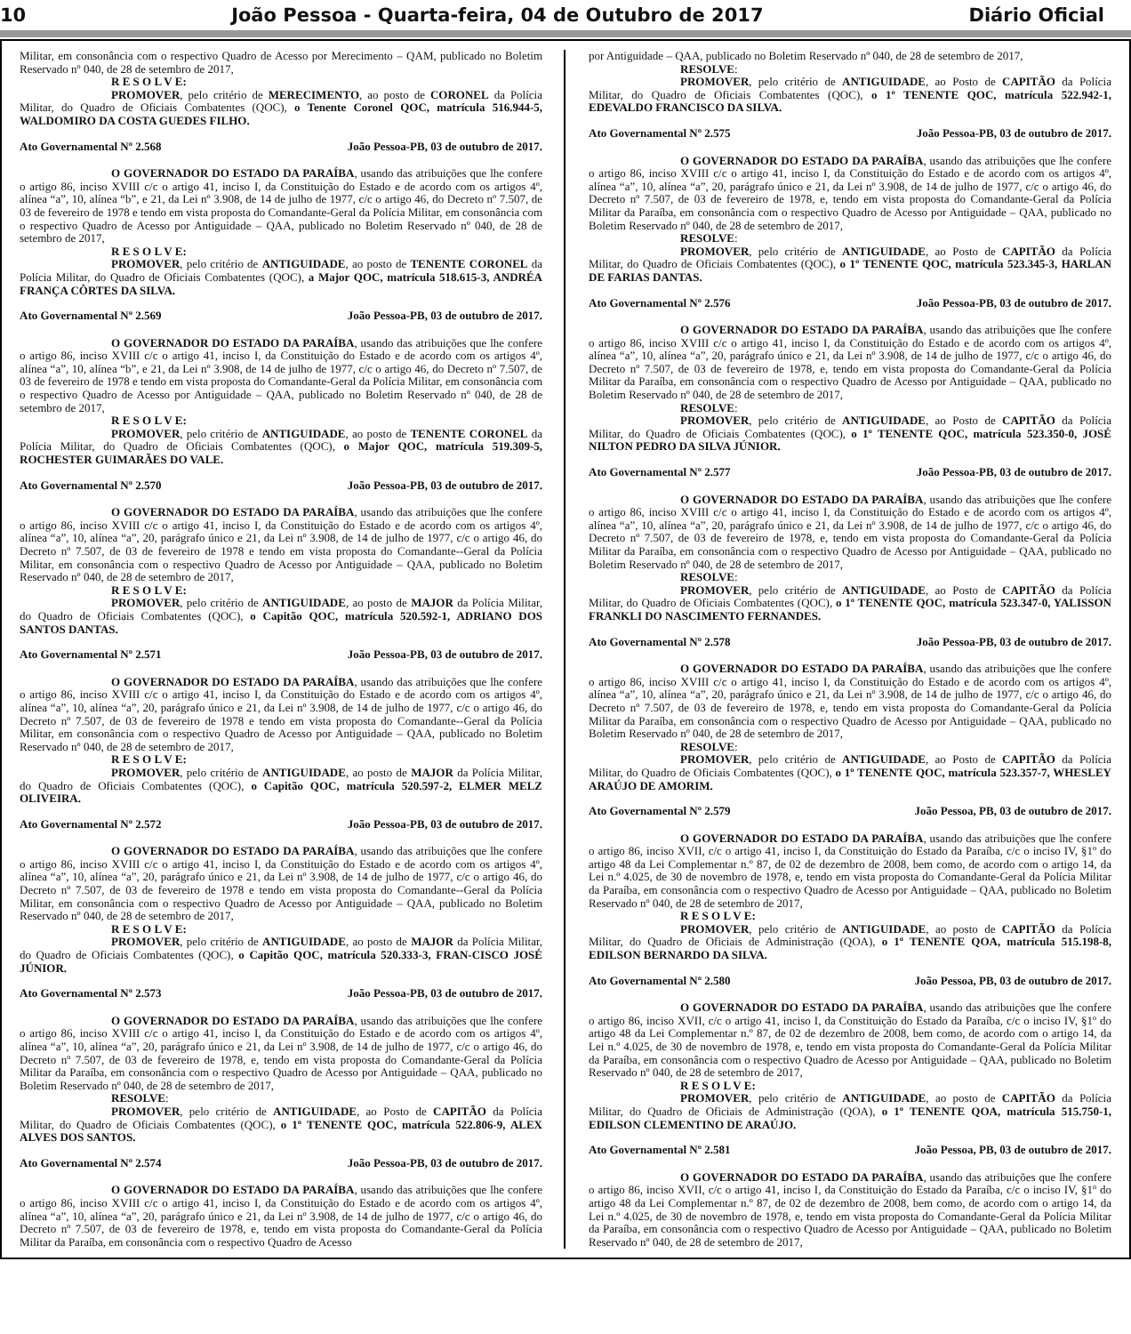10 João Pessoa - Quarta-feira, 04 de Outubro de 2017 Diário Oficial
Militar, em consonância com o respectivo Quadro de Acesso por Merecimento – QAM, publicado no Boletim Reservado nº 040, de 28 de setembro de 2017,
R E S O L V E:
PROMOVER, pelo critério de MERECIMENTO, ao posto de CORONEL da Polícia Militar, do Quadro de Oficiais Combatentes (QOC), o Tenente Coronel QOC, matrícula 516.944-5, WALDOMIRO DA COSTA GUEDES FILHO.
Ato Governamental Nº 2.568 João Pessoa-PB, 03 de outubro de 2017.
O GOVERNADOR DO ESTADO DA PARAÍBA, usando das atribuições que lhe confere o artigo 86, inciso XVIII c/c o artigo 41, inciso I, da Constituição do Estado e de acordo com os artigos 4º, alínea “a”, 10, alínea “b”, e 21, da Lei nº 3.908, de 14 de julho de 1977, c/c o artigo 46, do Decreto nº 7.507, de 03 de fevereiro de 1978 e tendo em vista proposta do Comandante-Geral da Polícia Militar, em consonância com o respectivo Quadro de Acesso por Antiguidade – QAA, publicado no Boletim Reservado nº 040, de 28 de setembro de 2017,
R E S O L V E:
PROMOVER, pelo critério de ANTIGUIDADE, ao posto de TENENTE CORONEL da Polícia Militar, do Quadro de Oficiais Combatentes (QOC), a Major QOC, matrícula 518.615-3, ANDRÉA FRANÇA CÔRTES DA SILVA.
Ato Governamental Nº 2.569 João Pessoa-PB, 03 de outubro de 2017.
O GOVERNADOR DO ESTADO DA PARAÍBA, usando das atribuições que lhe confere o artigo 86, inciso XVIII c/c o artigo 41, inciso I, da Constituição do Estado e de acordo com os artigos 4º, alínea “a”, 10, alínea “b”, e 21, da Lei nº 3.908, de 14 de julho de 1977, c/c o artigo 46, do Decreto nº 7.507, de 03 de fevereiro de 1978 e tendo em vista proposta do Comandante-Geral da Polícia Militar, em consonância com o respectivo Quadro de Acesso por Antiguidade – QAA, publicado no Boletim Reservado nº 040, de 28 de setembro de 2017,
R E S O L V E:
PROMOVER, pelo critério de ANTIGUIDADE, ao posto de TENENTE CORONEL da Polícia Militar, do Quadro de Oficiais Combatentes (QOC), o Major QOC, matrícula 519.309-5, ROCHESTER GUIMARÃES DO VALE.
Ato Governamental Nº 2.570 João Pessoa-PB, 03 de outubro de 2017.
O GOVERNADOR DO ESTADO DA PARAÍBA, usando das atribuições que lhe confere o artigo 86, inciso XVIII c/c o artigo 41, inciso I, da Constituição do Estado e de acordo com os artigos 4º, alínea “a”, 10, alínea “a”, 20, parágrafo único e 21, da Lei nº 3.908, de 14 de julho de 1977, c/c o artigo 46, do Decreto nº 7.507, de 03 de fevereiro de 1978 e tendo em vista proposta do Comandante--Geral da Polícia Militar, em consonância com o respectivo Quadro de Acesso por Antiguidade – QAA, publicado no Boletim Reservado nº 040, de 28 de setembro de 2017,
R E S O L V E:
PROMOVER, pelo critério de ANTIGUIDADE, ao posto de MAJOR da Polícia Militar, do Quadro de Oficiais Combatentes (QOC), o Capitão QOC, matrícula 520.592-1, ADRIANO DOS SANTOS DANTAS.
Ato Governamental Nº 2.571 João Pessoa-PB, 03 de outubro de 2017.
O GOVERNADOR DO ESTADO DA PARAÍBA, usando das atribuições que lhe confere o artigo 86, inciso XVIII c/c o artigo 41, inciso I, da Constituição do Estado e de acordo com os artigos 4º, alínea “a”, 10, alínea “a”, 20, parágrafo único e 21, da Lei nº 3.908, de 14 de julho de 1977, c/c o artigo 46, do Decreto nº 7.507, de 03 de fevereiro de 1978 e tendo em vista proposta do Comandante--Geral da Polícia Militar, em consonância com o respectivo Quadro de Acesso por Antiguidade – QAA, publicado no Boletim Reservado nº 040, de 28 de setembro de 2017,
R E S O L V E:
PROMOVER, pelo critério de ANTIGUIDADE, ao posto de MAJOR da Polícia Militar, do Quadro de Oficiais Combatentes (QOC), o Capitão QOC, matrícula 520.597-2, ELMER MELZ OLIVEIRA.
Ato Governamental Nº 2.572 João Pessoa-PB, 03 de outubro de 2017.
O GOVERNADOR DO ESTADO DA PARAÍBA, usando das atribuições que lhe confere o artigo 86, inciso XVIII c/c o artigo 41, inciso I, da Constituição do Estado e de acordo com os artigos 4º, alínea “a”, 10, alínea “a”, 20, parágrafo único e 21, da Lei nº 3.908, de 14 de julho de 1977, c/c o artigo 46, do Decreto nº 7.507, de 03 de fevereiro de 1978 e tendo em vista proposta do Comandante--Geral da Polícia Militar, em consonância com o respectivo Quadro de Acesso por Antiguidade – QAA, publicado no Boletim Reservado nº 040, de 28 de setembro de 2017,
R E S O L V E:
PROMOVER, pelo critério de ANTIGUIDADE, ao posto de MAJOR da Polícia Militar, do Quadro de Oficiais Combatentes (QOC), o Capitão QOC, matrícula 520.333-3, FRAN-CISCO JOSÉ JÚNIOR.
Ato Governamental Nº 2.573 João Pessoa-PB, 03 de outubro de 2017.
O GOVERNADOR DO ESTADO DA PARAÍBA, usando das atribuições que lhe confere o artigo 86, inciso XVIII c/c o artigo 41, inciso I, da Constituição do Estado e de acordo com os artigos 4º, alínea “a”, 10, alínea “a”, 20, parágrafo único e 21, da Lei nº 3.908, de 14 de julho de 1977, c/c o artigo 46, do Decreto nº 7.507, de 03 de fevereiro de 1978, e, tendo em vista proposta do Comandante-Geral da Polícia Militar da Paraíba, em consonância com o respectivo Quadro de Acesso por Antiguidade – QAA, publicado no Boletim Reservado nº 040, de 28 de setembro de 2017,
RESOLVE:
PROMOVER, pelo critério de ANTIGUIDADE, ao Posto de CAPITÃO da Polícia Militar, do Quadro de Oficiais Combatentes (QOC), o 1º TENENTE QOC, matrícula 522.806-9, ALEX ALVES DOS SANTOS.
Ato Governamental Nº 2.574 João Pessoa-PB, 03 de outubro de 2017.
O GOVERNADOR DO ESTADO DA PARAÍBA, usando das atribuições que lhe confere o artigo 86, inciso XVIII c/c o artigo 41, inciso I, da Constituição do Estado e de acordo com os artigos 4º, alínea “a”, 10, alínea “a”, 20, parágrafo único e 21, da Lei nº 3.908, de 14 de julho de 1977, c/c o artigo 46, do Decreto nº 7.507, de 03 de fevereiro de 1978, e, tendo em vista proposta do Comandante-Geral da Polícia Militar da Paraíba, em consonância com o respectivo Quadro de Acesso
por Antiguidade – QAA, publicado no Boletim Reservado nº 040, de 28 de setembro de 2017,
RESOLVE:
PROMOVER, pelo critério de ANTIGUIDADE, ao Posto de CAPITÃO da Polícia Militar, do Quadro de Oficiais Combatentes (QOC), o 1º TENENTE QOC, matrícula 522.942-1, EDEVALDO FRANCISCO DA SILVA.
Ato Governamental Nº 2.575 João Pessoa-PB, 03 de outubro de 2017.
O GOVERNADOR DO ESTADO DA PARAÍBA, usando das atribuições que lhe confere o artigo 86, inciso XVIII c/c o artigo 41, inciso I, da Constituição do Estado e de acordo com os artigos 4º, alínea “a”, 10, alínea “a”, 20, parágrafo único e 21, da Lei nº 3.908, de 14 de julho de 1977, c/c o artigo 46, do Decreto nº 7.507, de 03 de fevereiro de 1978, e, tendo em vista proposta do Comandante-Geral da Polícia Militar da Paraíba, em consonância com o respectivo Quadro de Acesso por Antiguidade – QAA, publicado no Boletim Reservado nº 040, de 28 de setembro de 2017,
RESOLVE:
PROMOVER, pelo critério de ANTIGUIDADE, ao Posto de CAPITÃO da Polícia Militar, do Quadro de Oficiais Combatentes (QOC), o 1º TENENTE QOC, matrícula 523.345-3, HARLAN DE FARIAS DANTAS.
Ato Governamental Nº 2.576 João Pessoa-PB, 03 de outubro de 2017.
O GOVERNADOR DO ESTADO DA PARAÍBA, usando das atribuições que lhe confere o artigo 86, inciso XVIII c/c o artigo 41, inciso I, da Constituição do Estado e de acordo com os artigos 4º, alínea “a”, 10, alínea “a”, 20, parágrafo único e 21, da Lei nº 3.908, de 14 de julho de 1977, c/c o artigo 46, do Decreto nº 7.507, de 03 de fevereiro de 1978, e, tendo em vista proposta do Comandante-Geral da Polícia Militar da Paraíba, em consonância com o respectivo Quadro de Acesso por Antiguidade – QAA, publicado no Boletim Reservado nº 040, de 28 de setembro de 2017,
RESOLVE:
PROMOVER, pelo critério de ANTIGUIDADE, ao Posto de CAPITÃO da Polícia Militar, do Quadro de Oficiais Combatentes (QOC), o 1º TENENTE QOC, matrícula 523.350-0, JOSÉ NILTON PEDRO DA SILVA JÚNIOR.
Ato Governamental Nº 2.577 João Pessoa-PB, 03 de outubro de 2017.
O GOVERNADOR DO ESTADO DA PARAÍBA, usando das atribuições que lhe confere o artigo 86, inciso XVIII c/c o artigo 41, inciso I, da Constituição do Estado e de acordo com os artigos 4º, alínea “a”, 10, alínea “a”, 20, parágrafo único e 21, da Lei nº 3.908, de 14 de julho de 1977, c/c o artigo 46, do Decreto nº 7.507, de 03 de fevereiro de 1978, e, tendo em vista proposta do Comandante-Geral da Polícia Militar da Paraíba, em consonância com o respectivo Quadro de Acesso por Antiguidade – QAA, publicado no Boletim Reservado nº 040, de 28 de setembro de 2017,
RESOLVE:
PROMOVER, pelo critério de ANTIGUIDADE, ao Posto de CAPITÃO da Polícia Militar, do Quadro de Oficiais Combatentes (QOC), o 1º TENENTE QOC, matrícula 523.347-0, YALISSON FRANKLI DO NASCIMENTO FERNANDES.
Ato Governamental Nº 2.578 João Pessoa-PB, 03 de outubro de 2017.
O GOVERNADOR DO ESTADO DA PARAÍBA, usando das atribuições que lhe confere o artigo 86, inciso XVIII c/c o artigo 41, inciso I, da Constituição do Estado e de acordo com os artigos 4º, alínea “a”, 10, alínea “a”, 20, parágrafo único e 21, da Lei nº 3.908, de 14 de julho de 1977, c/c o artigo 46, do Decreto nº 7.507, de 03 de fevereiro de 1978, e, tendo em vista proposta do Comandante-Geral da Polícia Militar da Paraíba, em consonância com o respectivo Quadro de Acesso por Antiguidade – QAA, publicado no Boletim Reservado nº 040, de 28 de setembro de 2017,
RESOLVE:
PROMOVER, pelo critério de ANTIGUIDADE, ao Posto de CAPITÃO da Polícia Militar, do Quadro de Oficiais Combatentes (QOC), o 1º TENENTE QOC, matrícula 523.357-7, WHESLEY ARAÚJO DE AMORIM.
Ato Governamental Nº 2.579 João Pessoa, PB, 03 de outubro de 2017.
O GOVERNADOR DO ESTADO DA PARAÍBA, usando das atribuições que lhe confere o artigo 86, inciso XVII, c/c o artigo 41, inciso I, da Constituição do Estado da Paraíba, c/c o inciso IV, §1º do artigo 48 da Lei Complementar n.º 87, de 02 de dezembro de 2008, bem como, de acordo com o artigo 14, da Lei n.º 4.025, de 30 de novembro de 1978, e, tendo em vista proposta do Comandante-Geral da Polícia Militar da Paraíba, em consonância com o respectivo Quadro de Acesso por Antiguidade – QAA, publicado no Boletim Reservado nº 040, de 28 de setembro de 2017,
R E S O L V E:
PROMOVER, pelo critério de ANTIGUIDADE, ao posto de CAPITÃO da Polícia Militar, do Quadro de Oficiais de Administração (QOA), o 1º TENENTE QOA, matrícula 515.198-8, EDILSON BERNARDO DA SILVA.
Ato Governamental Nº 2.580 João Pessoa, PB, 03 de outubro de 2017.
O GOVERNADOR DO ESTADO DA PARAÍBA, usando das atribuições que lhe confere o artigo 86, inciso XVII, c/c o artigo 41, inciso I, da Constituição do Estado da Paraíba, c/c o inciso IV, §1º do artigo 48 da Lei Complementar n.º 87, de 02 de dezembro de 2008, bem como, de acordo com o artigo 14, da Lei n.º 4.025, de 30 de novembro de 1978, e, tendo em vista proposta do Comandante-Geral da Polícia Militar da Paraíba, em consonância com o respectivo Quadro de Acesso por Antiguidade – QAA, publicado no Boletim Reservado nº 040, de 28 de setembro de 2017,
R E S O L V E:
PROMOVER, pelo critério de ANTIGUIDADE, ao posto de CAPITÃO da Polícia Militar, do Quadro de Oficiais de Administração (QOA), o 1º TENENTE QOA, matrícula 515.750-1, EDILSON CLEMENTINO DE ARAÚJO.
Ato Governamental Nº 2.581 João Pessoa, PB, 03 de outubro de 2017.
O GOVERNADOR DO ESTADO DA PARAÍBA, usando das atribuições que lhe confere o artigo 86, inciso XVII, c/c o artigo 41, inciso I, da Constituição do Estado da Paraíba, c/c o inciso IV, §1º do artigo 48 da Lei Complementar n.º 87, de 02 de dezembro de 2008, bem como, de acordo com o artigo 14, da Lei n.º 4.025, de 30 de novembro de 1978, e, tendo em vista proposta do Comandante-Geral da Polícia Militar da Paraíba, em consonância com o respectivo Quadro de Acesso por Antiguidade – QAA, publicado no Boletim Reservado nº 040, de 28 de setembro de 2017,